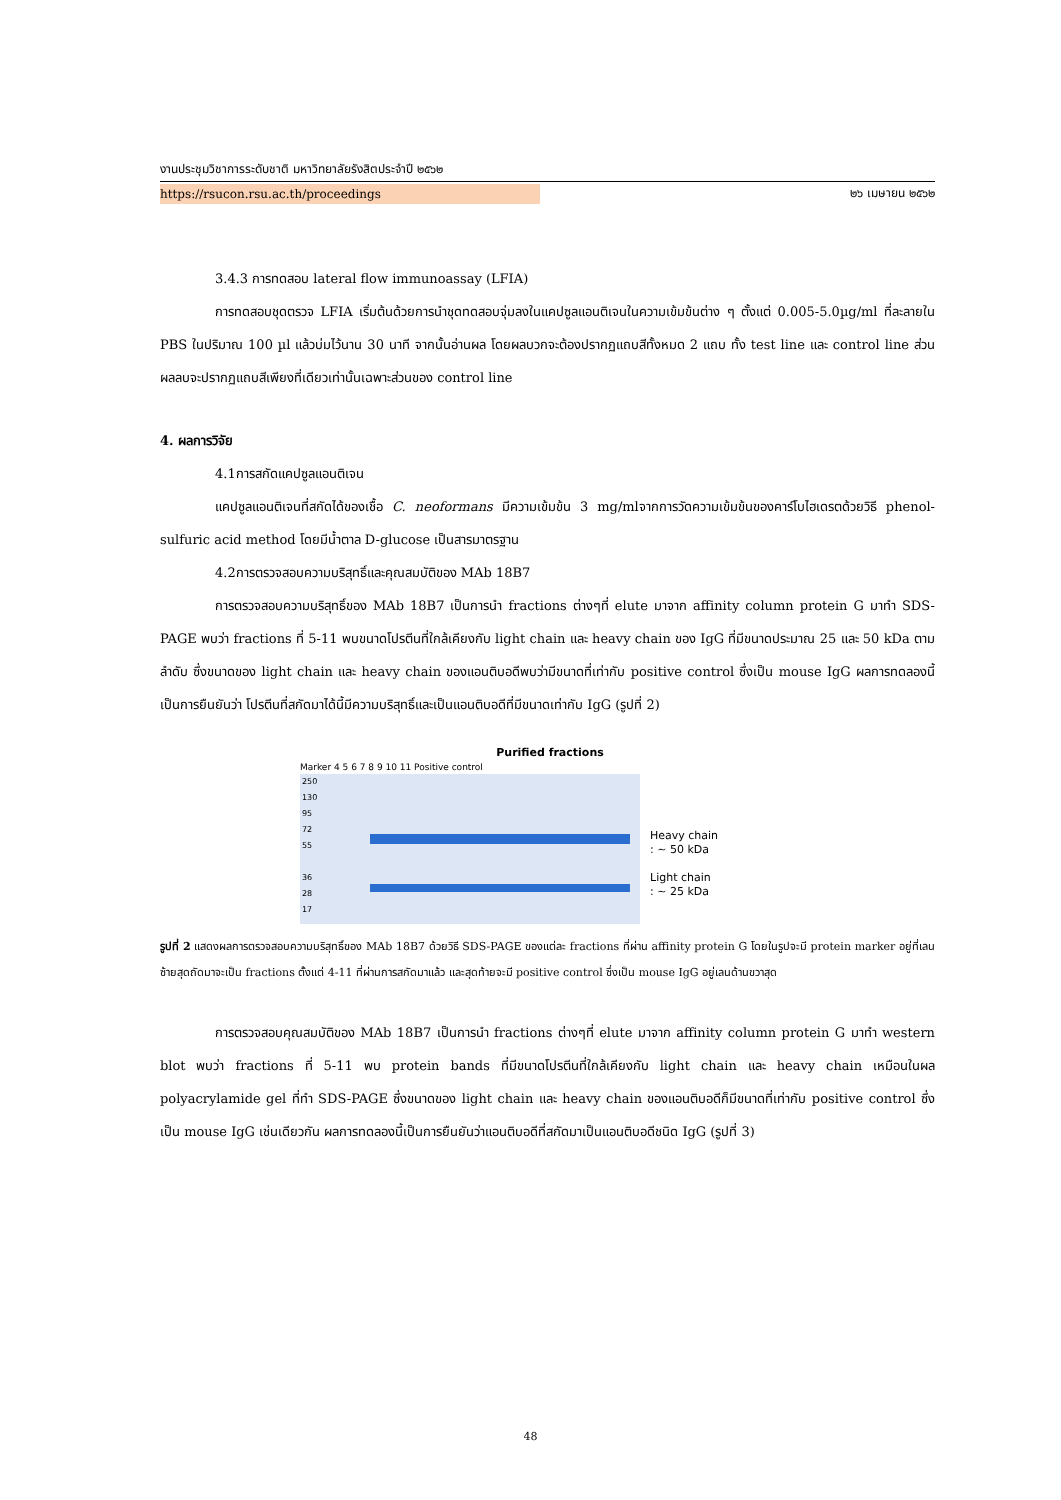งานประชุมวิชาการระดับชาติ มหาวิทยาลัยรังสิตประจำปี ๒๕๖๒
https://rsucon.rsu.ac.th/proceedings ๒๖ เมษายน ๒๕๖๒
3.4.3 การทดสอบ lateral flow immunoassay (LFIA)
การทดสอบชุดตรวจ LFIA เริ่มต้นด้วยการนำชุดทดสอบจุ่มลงในแคปซูลแอนติเจนในความเข้มข้นต่าง ๆ ตั้งแต่ 0.005-5.0µg/ml ที่ละลายใน PBS ในปริมาณ 100 µl แล้วบ่มไว้นาน 30 นาที จากนั้นอ่านผล โดยผลบวกจะต้องปรากฏแถบสีทั้งหมด 2 แถบ ทั้ง test line และ control line ส่วนผลลบจะปรากฏแถบสีเพียงที่เดียวเท่านั้นเฉพาะส่วนของ control line
4. ผลการวิจัย
4.1การสกัดแคปซูลแอนติเจน
แคปซูลแอนติเจนที่สกัดได้ของเชื้อ C. neoformans มีความเข้มข้น 3 mg/mlจากการวัดความเข้มข้นของคาร์โบไฮเดรตด้วยวิธี phenol-sulfuric acid method โดยมีน้ำตาล D-glucose เป็นสารมาตรฐาน
4.2การตรวจสอบความบริสุทธิ์และคุณสมบัติของ MAb 18B7
การตรวจสอบความบริสุทธิ์ของ MAb 18B7 เป็นการนำ fractions ต่างๆที่ elute มาจาก affinity column protein G มาทำ SDS-PAGE พบว่า fractions ที่ 5-11 พบขนาดโปรตีนที่ใกล้เคียงกับ light chain และ heavy chain ของ IgG ที่มีขนาดประมาณ 25 และ 50 kDa ตามลำดับ ซึ่งขนาดของ light chain และ heavy chain ของแอนติบอดีพบว่ามีขนาดที่เท่ากับ positive control ซึ่งเป็น mouse IgG ผลการทดลองนี้เป็นการยืนยันว่า โปรตีนที่สกัดมาได้นี้มีความบริสุทธิ์และเป็นแอนติบอดีที่มีขนาดเท่ากับ IgG (รูปที่ 2)
Purified fractions
Marker 4 5 6 7 8 9 10 11 Positive control
250
130
95
72
55
36
28
17
Heavy chain
: ~ 50 kDa
Light chain
: ~ 25 kDa
รูปที่ 2 แสดงผลการตรวจสอบความบริสุทธิ์ของ MAb 18B7 ด้วยวิธี SDS-PAGE ของแต่ละ fractions ที่ผ่าน affinity protein G โดยในรูปจะมี protein marker อยู่ที่เลนซ้ายสุดถัดมาจะเป็น fractions ตั้งแต่ 4-11 ที่ผ่านการสกัดมาแล้ว และสุดท้ายจะมี positive control ซึ่งเป็น mouse IgG อยู่เลนด้านขวาสุด
การตรวจสอบคุณสมบัติของ MAb 18B7 เป็นการนำ fractions ต่างๆที่ elute มาจาก affinity column protein G มาทำ western blot พบว่า fractions ที่ 5-11 พบ protein bands ที่มีขนาดโปรตีนที่ใกล้เคียงกับ light chain และ heavy chain เหมือนในผล polyacrylamide gel ที่ทำ SDS-PAGE ซึ่งขนาดของ light chain และ heavy chain ของแอนติบอดีก็มีขนาดที่เท่ากับ positive control ซึ่งเป็น mouse IgG เช่นเดียวกัน ผลการทดลองนี้เป็นการยืนยันว่าแอนติบอดีที่สกัดมาเป็นแอนติบอดีชนิด IgG (รูปที่ 3)
48